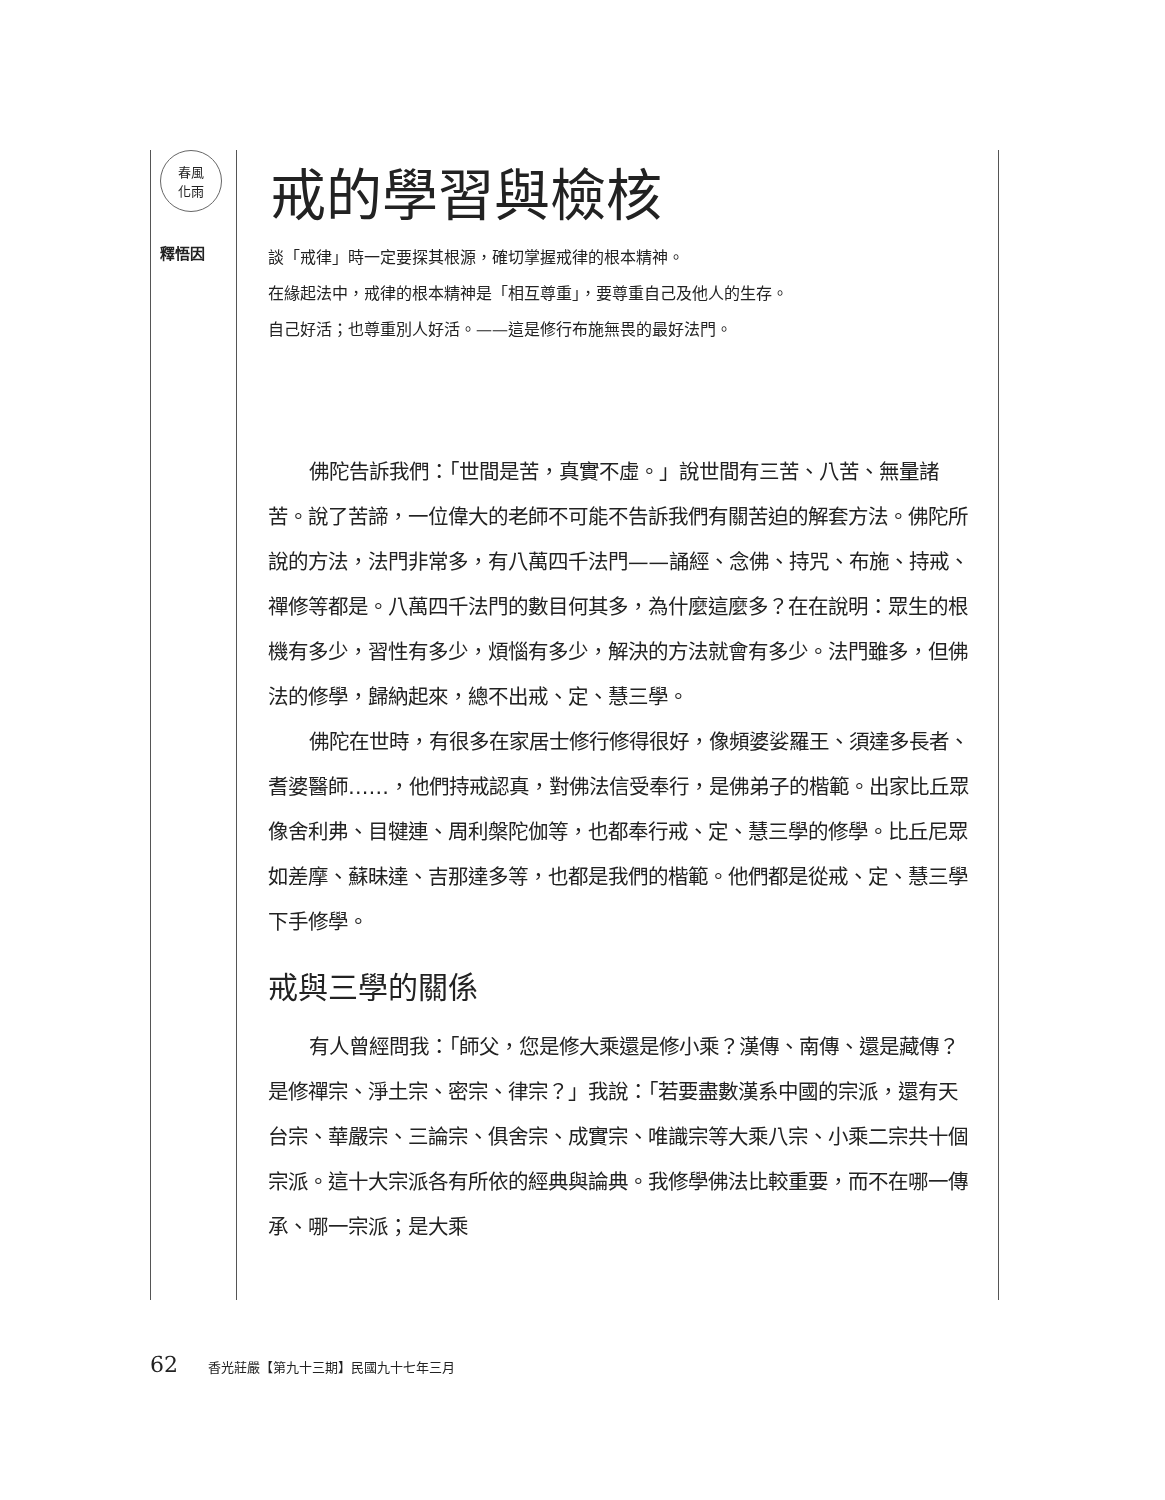春風
化雨
戒的學習與檢核
釋悟因
談「戒律」時一定要探其根源，確切掌握戒律的根本精神。
在緣起法中，戒律的根本精神是「相互尊重」，要尊重自己及他人的生存。
自己好活；也尊重別人好活。——這是修行布施無畏的最好法門。
佛陀告訴我們：「世間是苦，真實不虛。」說世間有三苦、八苦、無量諸苦。說了苦諦，一位偉大的老師不可能不告訴我們有關苦迫的解套方法。佛陀所說的方法，法門非常多，有八萬四千法門——誦經、念佛、持咒、布施、持戒、禪修等都是。八萬四千法門的數目何其多，為什麼這麼多？在在說明：眾生的根機有多少，習性有多少，煩惱有多少，解決的方法就會有多少。法門雖多，但佛法的修學，歸納起來，總不出戒、定、慧三學。
佛陀在世時，有很多在家居士修行修得很好，像頻婆娑羅王、須達多長者、耆婆醫師……，他們持戒認真，對佛法信受奉行，是佛弟子的楷範。出家比丘眾像舍利弗、目犍連、周利槃陀伽等，也都奉行戒、定、慧三學的修學。比丘尼眾如差摩、蘇昧達、吉那達多等，也都是我們的楷範。他們都是從戒、定、慧三學下手修學。
戒與三學的關係
有人曾經問我：「師父，您是修大乘還是修小乘？漢傳、南傳、還是藏傳？是修禪宗、淨土宗、密宗、律宗？」我說：「若要盡數漢系中國的宗派，還有天台宗、華嚴宗、三論宗、俱舍宗、成實宗、唯識宗等大乘八宗、小乘二宗共十個宗派。這十大宗派各有所依的經典與論典。我修學佛法比較重要，而不在哪一傳承、哪一宗派；是大乘
62 香光莊嚴【第九十三期】民國九十七年三月